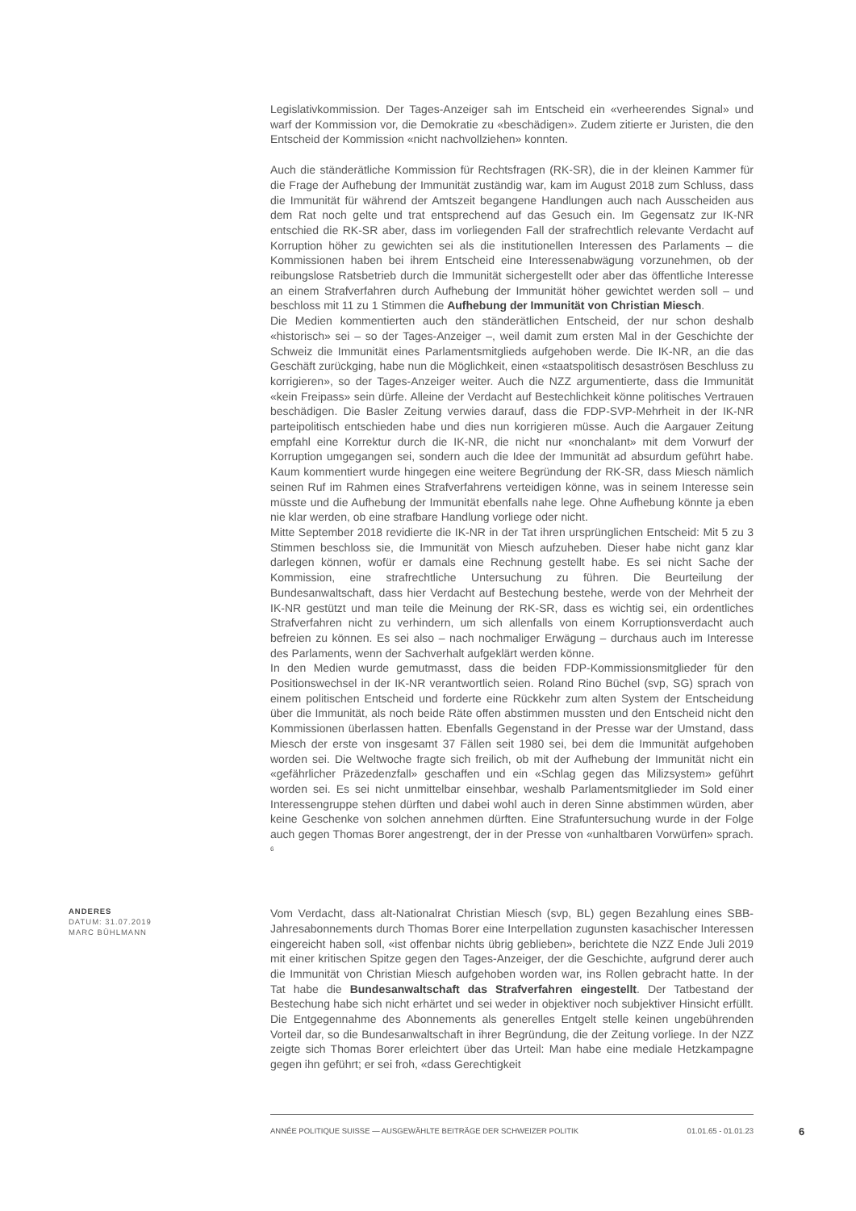Legislativkommission. Der Tages-Anzeiger sah im Entscheid ein «verheerendes Signal» und warf der Kommission vor, die Demokratie zu «beschädigen». Zudem zitierte er Juristen, die den Entscheid der Kommission «nicht nachvollziehen» konnten.
Auch die ständerätliche Kommission für Rechtsfragen (RK-SR), die in der kleinen Kammer für die Frage der Aufhebung der Immunität zuständig war, kam im August 2018 zum Schluss, dass die Immunität für während der Amtszeit begangene Handlungen auch nach Ausscheiden aus dem Rat noch gelte und trat entsprechend auf das Gesuch ein. Im Gegensatz zur IK-NR entschied die RK-SR aber, dass im vorliegenden Fall der strafrechtlich relevante Verdacht auf Korruption höher zu gewichten sei als die institutionellen Interessen des Parlaments – die Kommissionen haben bei ihrem Entscheid eine Interessenabwägung vorzunehmen, ob der reibungslose Ratsbetrieb durch die Immunität sichergestellt oder aber das öffentliche Interesse an einem Strafverfahren durch Aufhebung der Immunität höher gewichtet werden soll – und beschloss mit 11 zu 1 Stimmen die Aufhebung der Immunität von Christian Miesch.
Die Medien kommentierten auch den ständerätlichen Entscheid, der nur schon deshalb «historisch» sei – so der Tages-Anzeiger –, weil damit zum ersten Mal in der Geschichte der Schweiz die Immunität eines Parlamentsmitglieds aufgehoben werde. Die IK-NR, an die das Geschäft zurückging, habe nun die Möglichkeit, einen «staatspolitisch desaströsen Beschluss zu korrigieren», so der Tages-Anzeiger weiter. Auch die NZZ argumentierte, dass die Immunität «kein Freipass» sein dürfe. Alleine der Verdacht auf Bestechlichkeit könne politisches Vertrauen beschädigen. Die Basler Zeitung verwies darauf, dass die FDP-SVP-Mehrheit in der IK-NR parteipolitisch entschieden habe und dies nun korrigieren müsse. Auch die Aargauer Zeitung empfahl eine Korrektur durch die IK-NR, die nicht nur «nonchalant» mit dem Vorwurf der Korruption umgegangen sei, sondern auch die Idee der Immunität ad absurdum geführt habe. Kaum kommentiert wurde hingegen eine weitere Begründung der RK-SR, dass Miesch nämlich seinen Ruf im Rahmen eines Strafverfahrens verteidigen könne, was in seinem Interesse sein müsste und die Aufhebung der Immunität ebenfalls nahe lege. Ohne Aufhebung könnte ja eben nie klar werden, ob eine strafbare Handlung vorliege oder nicht.
Mitte September 2018 revidierte die IK-NR in der Tat ihren ursprünglichen Entscheid: Mit 5 zu 3 Stimmen beschloss sie, die Immunität von Miesch aufzuheben. Dieser habe nicht ganz klar darlegen können, wofür er damals eine Rechnung gestellt habe. Es sei nicht Sache der Kommission, eine strafrechtliche Untersuchung zu führen. Die Beurteilung der Bundesanwaltschaft, dass hier Verdacht auf Bestechung bestehe, werde von der Mehrheit der IK-NR gestützt und man teile die Meinung der RK-SR, dass es wichtig sei, ein ordentliches Strafverfahren nicht zu verhindern, um sich allenfalls von einem Korruptionsverdacht auch befreien zu können. Es sei also – nach nochmaliger Erwägung – durchaus auch im Interesse des Parlaments, wenn der Sachverhalt aufgeklärt werden könne.
In den Medien wurde gemutmasst, dass die beiden FDP-Kommissionsmitglieder für den Positionswechsel in der IK-NR verantwortlich seien. Roland Rino Büchel (svp, SG) sprach von einem politischen Entscheid und forderte eine Rückkehr zum alten System der Entscheidung über die Immunität, als noch beide Räte offen abstimmen mussten und den Entscheid nicht den Kommissionen überlassen hatten. Ebenfalls Gegenstand in der Presse war der Umstand, dass Miesch der erste von insgesamt 37 Fällen seit 1980 sei, bei dem die Immunität aufgehoben worden sei. Die Weltwoche fragte sich freilich, ob mit der Aufhebung der Immunität nicht ein «gefährlicher Präzedenzfall» geschaffen und ein «Schlag gegen das Milizsystem» geführt worden sei. Es sei nicht unmittelbar einsehbar, weshalb Parlamentsmitglieder im Sold einer Interessengruppe stehen dürften und dabei wohl auch in deren Sinne abstimmen würden, aber keine Geschenke von solchen annehmen dürften. Eine Strafuntersuchung wurde in der Folge auch gegen Thomas Borer angestrengt, der in der Presse von «unhaltbaren Vorwürfen» sprach. <sup>6</sup>
ANDERES
DATUM: 31.07.2019
MARC BÜHLMANN
Vom Verdacht, dass alt-Nationalrat Christian Miesch (svp, BL) gegen Bezahlung eines SBB-Jahresabonnements durch Thomas Borer eine Interpellation zugunsten kasachischer Interessen eingereicht haben soll, «ist offenbar nichts übrig geblieben», berichtete die NZZ Ende Juli 2019 mit einer kritischen Spitze gegen den Tages-Anzeiger, der die Geschichte, aufgrund derer auch die Immunität von Christian Miesch aufgehoben worden war, ins Rollen gebracht hatte. In der Tat habe die Bundesanwaltschaft das Strafverfahren eingestellt. Der Tatbestand der Bestechung habe sich nicht erhärtet und sei weder in objektiver noch subjektiver Hinsicht erfüllt. Die Entgegennahme des Abonnements als generelles Entgelt stelle keinen ungebührenden Vorteil dar, so die Bundesanwaltschaft in ihrer Begründung, die der Zeitung vorliege. In der NZZ zeigte sich Thomas Borer erleichtert über das Urteil: Man habe eine mediale Hetzkampagne gegen ihn geführt; er sei froh, «dass Gerechtigkeit
ANNÉE POLITIQUE SUISSE — AUSGEWÄHLTE BEITRÄGE DER SCHWEIZER POLITIK 01.01.65 - 01.01.23
6